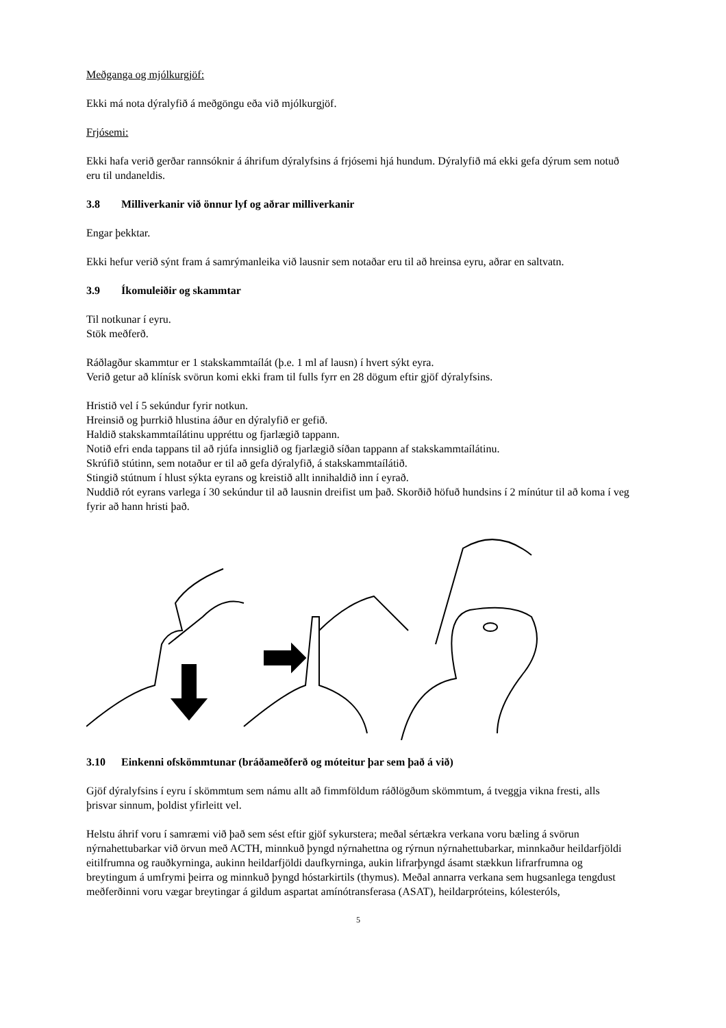Meðganga og mjólkurgjöf:
Ekki má nota dýralyfið á meðgöngu eða við mjólkurgjöf.
Frjósemi:
Ekki hafa verið gerðar rannsóknir á áhrifum dýralyfsins á frjósemi hjá hundum. Dýralyfið má ekki gefa dýrum sem notuð eru til undaneldis.
3.8 Milliverkanir við önnur lyf og aðrar milliverkanir
Engar þekktar.
Ekki hefur verið sýnt fram á samrýmanleika við lausnir sem notaðar eru til að hreinsa eyru, aðrar en saltvatn.
3.9 Íkomuleiðir og skammtar
Til notkunar í eyru.
Stök meðferð.
Ráðlagður skammtur er 1 stakskammtaílát (þ.e. 1 ml af lausn) í hvert sýkt eyra.
Verið getur að klínísk svörun komi ekki fram til fulls fyrr en 28 dögum eftir gjöf dýralyfsins.
Hristið vel í 5 sekúndur fyrir notkun.
Hreinsið og þurrkið hlustina áður en dýralyfið er gefið.
Haldið stakskammtaílátinu uppréttu og fjarlægið tappann.
Notið efri enda tappans til að rjúfa innsiglið og fjarlægið síðan tappann af stakskammtaílátinu.
Skrúfið stútinn, sem notaður er til að gefa dýralyfið, á stakskammtaílátið.
Stingið stútnum í hlust sýkta eyrans og kreistið allt innihaldið inn í eyrað.
Nuddið rót eyrans varlega í 30 sekúndur til að lausnin dreifist um það. Skorðið höfuð hundsins í 2 mínútur til að koma í veg fyrir að hann hristi það.
3.10 Einkenni ofskömmtunar (bráðameðferð og móteitur þar sem það á við)
Gjöf dýralyfsins í eyru í skömmtum sem námu allt að fimmföldum ráðlögðum skömmtum, á tveggja vikna fresti, alls þrisvar sinnum, þoldist yfirleitt vel.
Helstu áhrif voru í samræmi við það sem sést eftir gjöf sykurstera; meðal sértækra verkana voru bæling á svörun nýrnahettubarkar við örvun með ACTH, minnkuð þyngd nýrnahettna og rýrnun nýrnahettubarkar, minnkaður heildarfjöldi eitilfrumna og rauðkyrninga, aukinn heildarfjöldi daufkyrninga, aukin lifrarþyngd ásamt stækkun lifrarfrumna og breytingum á umfrymi þeirra og minnkuð þyngd hóstarkirtils (thymus). Meðal annarra verkana sem hugsanlega tengdust meðferðinni voru vægar breytingar á gildum aspartat amínótransferasa (ASAT), heildarpróteins, kólesteróls,
5